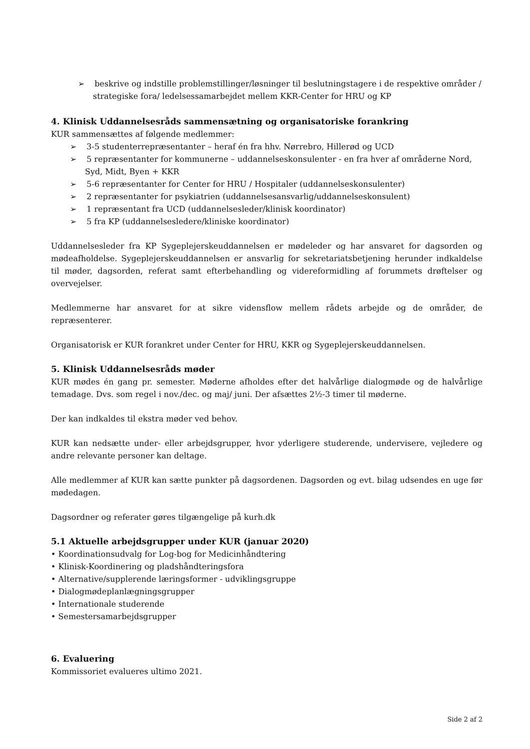➢ beskrive og indstille problemstillinger/løsninger til beslutningstagere i de respektive områder / strategiske fora/ ledelsessamarbejdet mellem KKR-Center for HRU og KP
4. Klinisk Uddannelsesråds sammensætning og organisatoriske forankring
KUR sammensættes af følgende medlemmer:
➢ 3-5 studenterrepræsentanter – heraf én fra hhv. Nørrebro, Hillerød og UCD
➢ 5 repræsentanter for kommunerne – uddannelseskonsulenter - en fra hver af områderne Nord, Syd, Midt, Byen + KKR
➢ 5-6 repræsentanter for Center for HRU / Hospitaler (uddannelseskonsulenter)
➢ 2 repræsentanter for psykiatrien (uddannelsesansvarlig/uddannelseskonsulent)
➢ 1 repræsentant fra UCD (uddannelsesleder/klinisk koordinator)
➢ 5 fra KP (uddannelsesledere/kliniske koordinator)
Uddannelsesleder fra KP Sygeplejerskeuddannelsen er mødeleder og har ansvaret for dagsorden og mødeafholdelse. Sygeplejerskeuddannelsen er ansvarlig for sekretariatsbetjening herunder indkaldelse til møder, dagsorden, referat samt efterbehandling og videreformidling af forummets drøftelser og overvejelser.
Medlemmerne har ansvaret for at sikre vidensflow mellem rådets arbejde og de områder, de repræsenterer.
Organisatorisk er KUR forankret under Center for HRU, KKR og Sygeplejerskeuddannelsen.
5. Klinisk Uddannelsesråds møder
KUR mødes én gang pr. semester. Møderne afholdes efter det halvårlige dialogmøde og de halvårlige temadage. Dvs. som regel i nov./dec. og maj/ juni. Der afsættes 2½-3 timer til møderne.
Der kan indkaldes til ekstra møder ved behov.
KUR kan nedsætte under- eller arbejdsgrupper, hvor yderligere studerende, undervisere, vejledere og andre relevante personer kan deltage.
Alle medlemmer af KUR kan sætte punkter på dagsordenen. Dagsorden og evt. bilag udsendes en uge før mødedagen.
Dagsordner og referater gøres tilgængelige på kurh.dk
5.1 Aktuelle arbejdsgrupper under KUR (januar 2020)
• Koordinationsudvalg for Log-bog for Medicinhåndtering
• Klinisk-Koordinering og pladshåndteringsfora
• Alternative/supplerende læringsformer - udviklingsgruppe
• Dialogmødeplanlægningsgrupper
• Internationale studerende
• Semestersamarbejdsgrupper
6. Evaluering
Kommissoriet evalueres ultimo 2021.
Side 2 af 2